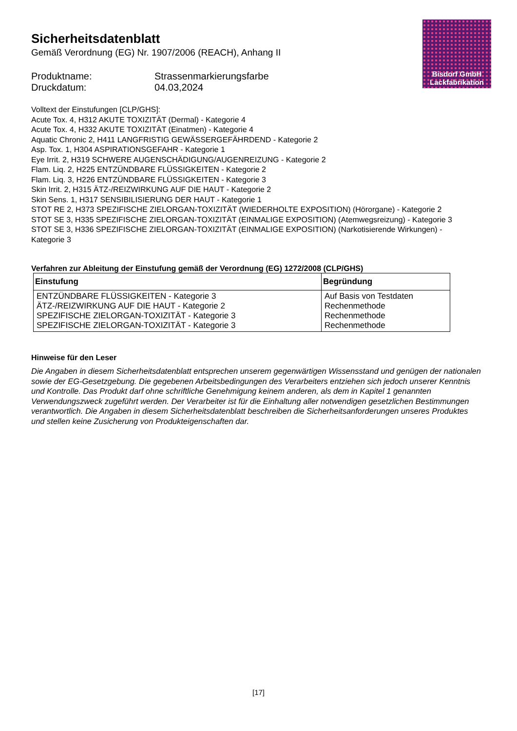Bisdorf GmbH
Lackfabrikation
Sicherheitsdatenblatt
Gemäß Verordnung (EG) Nr. 1907/2006 (REACH), Anhang II
Produktname: Strassenmarkierungsfarbe
Druckdatum: 04.03,2024
Volltext der Einstufungen [CLP/GHS]:
Acute Tox. 4, H312 AKUTE TOXIZITÄT (Dermal) - Kategorie 4
Acute Tox. 4, H332 AKUTE TOXIZITÄT (Einatmen) - Kategorie 4
Aquatic Chronic 2, H411 LANGFRISTIG GEWÄSSERGEFÄHRDEND - Kategorie 2
Asp. Tox. 1, H304 ASPIRATIONSGEFAHR - Kategorie 1
Eye Irrit. 2, H319 SCHWERE AUGENSCHÄDIGUNG/AUGENREIZUNG - Kategorie 2
Flam. Liq. 2, H225 ENTZÜNDBARE FLÜSSIGKEITEN - Kategorie 2
Flam. Liq. 3, H226 ENTZÜNDBARE FLÜSSIGKEITEN - Kategorie 3
Skin Irrit. 2, H315 ÄTZ-/REIZWIRKUNG AUF DIE HAUT - Kategorie 2
Skin Sens. 1, H317 SENSIBILISIERUNG DER HAUT - Kategorie 1
STOT RE 2, H373 SPEZIFISCHE ZIELORGAN-TOXIZITÄT (WIEDERHOLTE EXPOSITION) (Hörorgane) - Kategorie 2
STOT SE 3, H335 SPEZIFISCHE ZIELORGAN-TOXIZITÄT (EINMALIGE EXPOSITION) (Atemwegsreizung) - Kategorie 3
STOT SE 3, H336 SPEZIFISCHE ZIELORGAN-TOXIZITÄT (EINMALIGE EXPOSITION) (Narkotisierende Wirkungen) - Kategorie 3
Verfahren zur Ableitung der Einstufung gemäß der Verordnung (EG) 1272/2008 (CLP/GHS)
| Einstufung | Begründung |
| --- | --- |
| ENTZÜNDBARE FLÜSSIGKEITEN - Kategorie 3 ÄTZ-/REIZWIRKUNG AUF DIE HAUT - Kategorie 2 SPEZIFISCHE ZIELORGAN-TOXIZITÄT - Kategorie 3 SPEZIFISCHE ZIELORGAN-TOXIZITÄT - Kategorie 3 | Auf Basis von Testdaten Rechenmethode Rechenmethode Rechenmethode |
Hinweise für den Leser
Die Angaben in diesem Sicherheitsdatenblatt entsprechen unserem gegenwärtigen Wissensstand und genügen der nationalen sowie der EG-Gesetzgebung. Die gegebenen Arbeitsbedingungen des Verarbeiters entziehen sich jedoch unserer Kenntnis und Kontrolle. Das Produkt darf ohne schriftliche Genehmigung keinem anderen, als dem in Kapitel 1 genannten Verwendungszweck zugeführt werden. Der Verarbeiter ist für die Einhaltung aller notwendigen gesetzlichen Bestimmungen verantwortlich. Die Angaben in diesem Sicherheitsdatenblatt beschreiben die Sicherheitsanforderungen unseres Produktes und stellen keine Zusicherung von Produkteigenschaften dar.
[17]